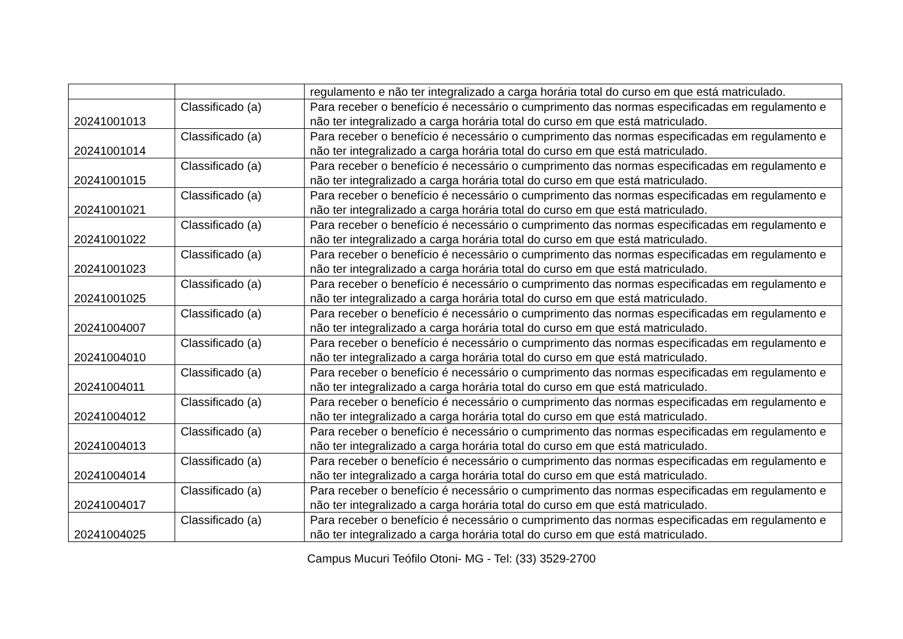| | | regulamento e não ter integralizado a carga horária total do curso em que está matriculado. |
| 20241001013 | Classificado (a) | Para receber o benefício é necessário o cumprimento das normas especificadas em regulamento e não ter integralizado a carga horária total do curso em que está matriculado. |
| 20241001014 | Classificado (a) | Para receber o benefício é necessário o cumprimento das normas especificadas em regulamento e não ter integralizado a carga horária total do curso em que está matriculado. |
| 20241001015 | Classificado (a) | Para receber o benefício é necessário o cumprimento das normas especificadas em regulamento e não ter integralizado a carga horária total do curso em que está matriculado. |
| 20241001021 | Classificado (a) | Para receber o benefício é necessário o cumprimento das normas especificadas em regulamento e não ter integralizado a carga horária total do curso em que está matriculado. |
| 20241001022 | Classificado (a) | Para receber o benefício é necessário o cumprimento das normas especificadas em regulamento e não ter integralizado a carga horária total do curso em que está matriculado. |
| 20241001023 | Classificado (a) | Para receber o benefício é necessário o cumprimento das normas especificadas em regulamento e não ter integralizado a carga horária total do curso em que está matriculado. |
| 20241001025 | Classificado (a) | Para receber o benefício é necessário o cumprimento das normas especificadas em regulamento e não ter integralizado a carga horária total do curso em que está matriculado. |
| 20241004007 | Classificado (a) | Para receber o benefício é necessário o cumprimento das normas especificadas em regulamento e não ter integralizado a carga horária total do curso em que está matriculado. |
| 20241004010 | Classificado (a) | Para receber o benefício é necessário o cumprimento das normas especificadas em regulamento e não ter integralizado a carga horária total do curso em que está matriculado. |
| 20241004011 | Classificado (a) | Para receber o benefício é necessário o cumprimento das normas especificadas em regulamento e não ter integralizado a carga horária total do curso em que está matriculado. |
| 20241004012 | Classificado (a) | Para receber o benefício é necessário o cumprimento das normas especificadas em regulamento e não ter integralizado a carga horária total do curso em que está matriculado. |
| 20241004013 | Classificado (a) | Para receber o benefício é necessário o cumprimento das normas especificadas em regulamento e não ter integralizado a carga horária total do curso em que está matriculado. |
| 20241004014 | Classificado (a) | Para receber o benefício é necessário o cumprimento das normas especificadas em regulamento e não ter integralizado a carga horária total do curso em que está matriculado. |
| 20241004017 | Classificado (a) | Para receber o benefício é necessário o cumprimento das normas especificadas em regulamento e não ter integralizado a carga horária total do curso em que está matriculado. |
| 20241004025 | Classificado (a) | Para receber o benefício é necessário o cumprimento das normas especificadas em regulamento e não ter integralizado a carga horária total do curso em que está matriculado. |
Campus Mucuri Teófilo Otoni- MG - Tel: (33) 3529-2700